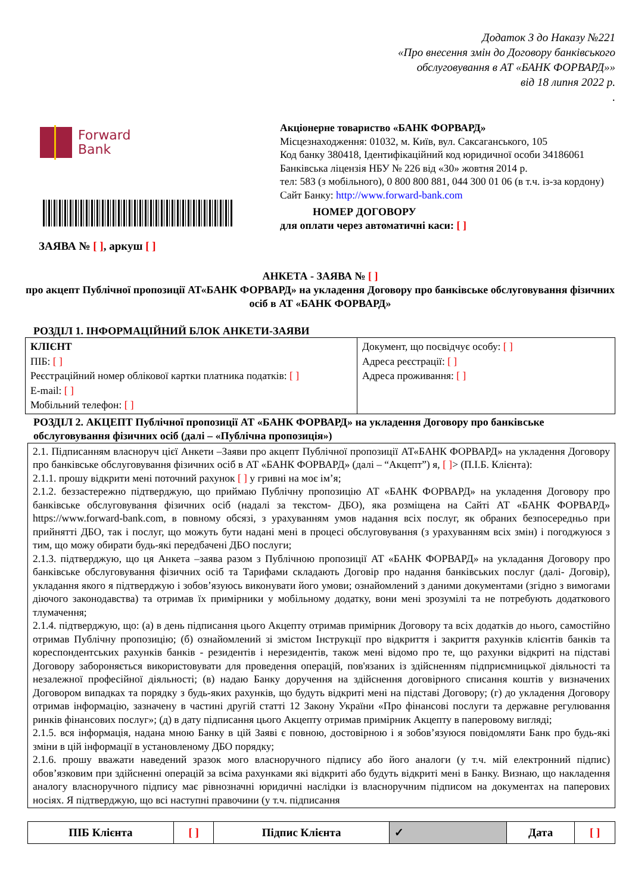Додаток 3 до Наказу №221
«Про внесення змін до Договору банківського
обслуговування в АТ «БАНК ФОРВАРД»»
від 18 липня 2022 р.
.
Forward
Bank
ЗАЯВА № [ ], аркуш [ ]
Акціонерне товариство «БАНК ФОРВАРД»
Місцезнаходження: 01032, м. Київ, вул. Саксаганського, 105
Код банку 380418, Ідентифікаційний код юридичної особи 34186061
Банківська ліцензія НБУ № 226 від «30» жовтня 2014 р.
тел: 583 (з мобільного), 0 800 800 881, 044 300 01 06 (в т.ч. із-за кордону)
Сайт Банку: http://www.forward-bank.com
НОМЕР ДОГОВОРУ
для оплати через автоматичні каси: [ ]
АНКЕТА - ЗАЯВА № [ ]
про акцепт Публічної пропозиції АТ«БАНК ФОРВАРД» на укладення Договору про банківське обслуговування фізичних осіб в АТ «БАНК ФОРВАРД»
РОЗДІЛ 1. ІНФОРМАЦІЙНИЙ БЛОК АНКЕТИ-ЗАЯВИ
| КЛІЄНТ ПІБ: [ ] Реєстраційний номер облікової картки платника податків: [ ] E-mail: [ ] Мобільний телефон: [ ] | Документ, що посвідчує особу: [ ] Адреса реєстрації: [ ] Адреса проживання: [ ] |
РОЗДІЛ 2. АКЦЕПТ Публічної пропозиції АТ «БАНК ФОРВАРД» на укладення Договору про банківське обслуговування фізичних осіб (далі – «Публічна пропозиція»)
| 2.1. Підписанням власноруч цієї Анкети –Заяви про акцепт Публічної пропозиції АТ«БАНК ФОРВАРД» на укладення Договору про банківське обслуговування фізичних осіб в АТ «БАНК ФОРВАРД» (далі – “Акцепт”) я, [ ] > (П.І.Б. Клієнта): 2.1.1. прошу відкрити мені поточний рахунок [ ] у гривні на моє ім’я; 2.1.2. беззастережно підтверджую, що приймаю Публічну пропозицію АТ «БАНК ФОРВАРД» на укладення Договору про банківське обслуговування фізичних осіб (надалі за текстом- ДБО), яка розміщена на Сайті АТ «БАНК ФОРВАРД» https://www.forward-bank.com, в повному обсязі, з урахуванням умов надання всіх послуг, як обраних безпосередньо при прийнятті ДБО, так і послуг, що можуть бути надані мені в процесі обслуговування (з урахуванням всіх змін) і погоджуюся з тим, що можу обирати будь-які передбачені ДБО послуги; 2.1.3. підтверджую, що ця Анкета –заява разом з Публічною пропозиції АТ «БАНК ФОРВАРД» на укладання Договору про банківське обслуговування фізичних осіб та Тарифами складають Договір про надання банківських послуг (далі- Договір), укладання якого я підтверджую і зобов’язуюсь виконувати його умови; ознайомлений з даними документами (згідно з вимогами діючого законодавства) та отримав їх примірники у мобільному додатку, вони мені зрозумілі та не потребують додаткового тлумачення; 2.1.4. підтверджую, що: (а) в день підписання цього Акцепту отримав примірник Договору та всіх додатків до нього, самостійно отримав Публічну пропозицію; (б) ознайомлений зі змістом Інструкції про відкриття і закриття рахунків клієнтів банків та кореспондентських рахунків банків - резидентів і нерезидентів, також мені відомо про те, що рахунки відкриті на підставі Договору забороняється використовувати для проведення операцій, пов'язаних із здійсненням підприємницької діяльності та незалежної професійної діяльності; (в) надаю Банку доручення на здійснення договірного списання коштів у визначених Договором випадках та порядку з будь-яких рахунків, що будуть відкриті мені на підставі Договору; (г) до укладення Договору отримав інформацію, зазначену в частині другій статті 12 Закону України «Про фінансові послуги та державне регулювання ринків фінансових послуг»; (д) в дату підписання цього Акцепту отримав примірник Акцепту в паперовому вигляді; 2.1.5. вся інформація, надана мною Банку в цій Заяві є повною, достовірною і я зобов’язуюся повідомляти Банк про будь-які зміни в цій інформації в установленому ДБО порядку; 2.1.6. прошу вважати наведений зразок мого власноручного підпису або його аналоги (у т.ч. мій електронний підпис) обов’язковим при здійсненні операцій за всіма рахунками які відкриті або будуть відкриті мені в Банку. Визнаю, що накладення аналогу власноручного підпису має рівнозначні юридичні наслідки із власноручним підписом на документах на паперових носіях. Я підтверджую, що всі наступні правочини (у т.ч. підписання |
| ПІБ Клієнта | [ ] | Підпис Клієнта | ✓ | Дата | [ ] |